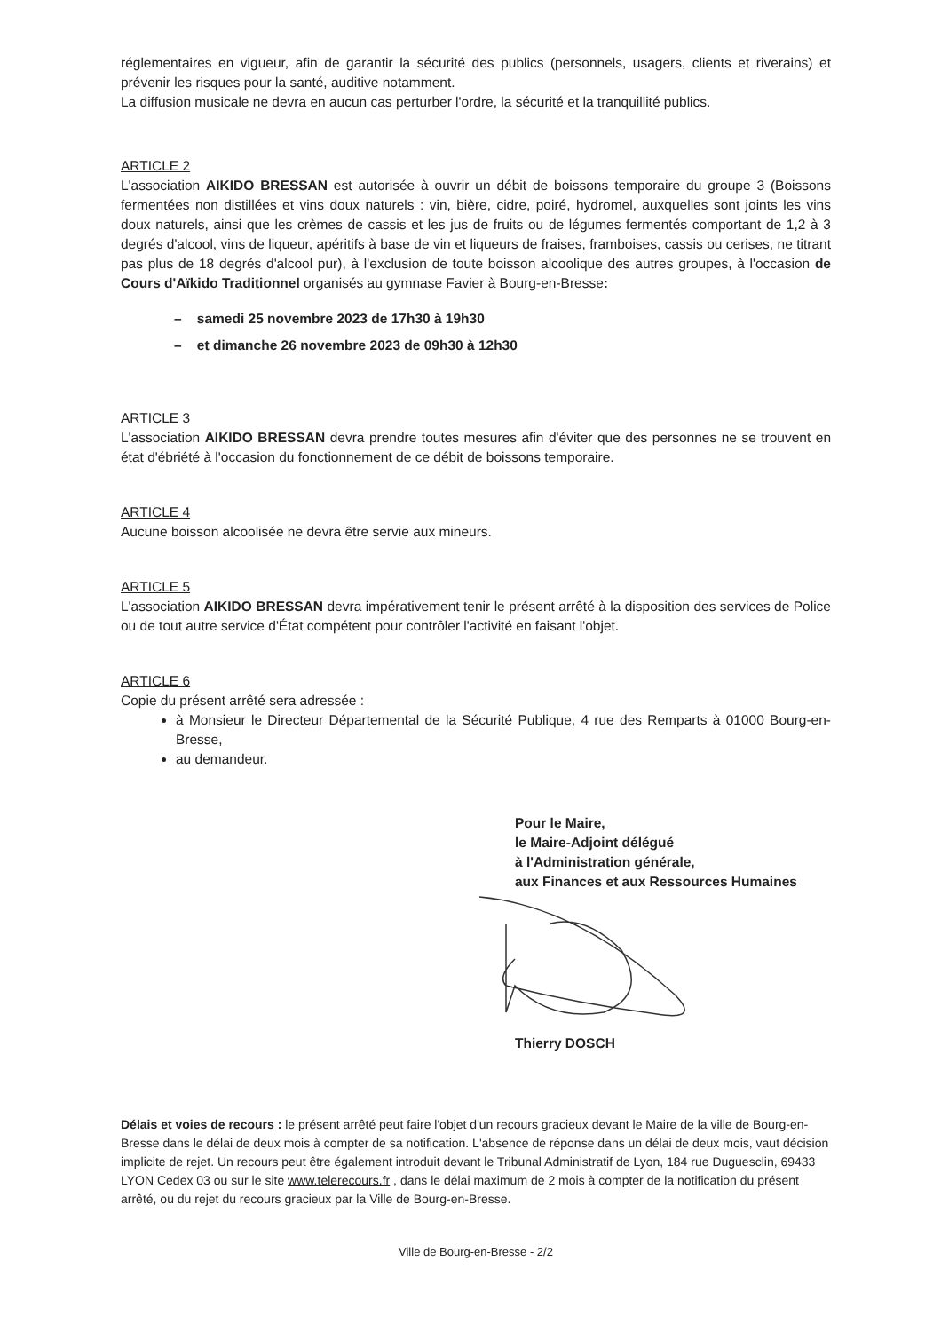réglementaires en vigueur, afin de garantir la sécurité des publics (personnels, usagers, clients et riverains) et prévenir les risques pour la santé, auditive notamment.
La diffusion musicale ne devra en aucun cas perturber l'ordre, la sécurité et la tranquillité publics.
ARTICLE 2
L'association AIKIDO BRESSAN est autorisée à ouvrir un débit de boissons temporaire du groupe 3 (Boissons fermentées non distillées et vins doux naturels : vin, bière, cidre, poiré, hydromel, auxquelles sont joints les vins doux naturels, ainsi que les crèmes de cassis et les jus de fruits ou de légumes fermentés comportant de 1,2 à 3 degrés d'alcool, vins de liqueur, apéritifs à base de vin et liqueurs de fraises, framboises, cassis ou cerises, ne titrant pas plus de 18 degrés d'alcool pur), à l'exclusion de toute boisson alcoolique des autres groupes, à l'occasion de Cours d'Aïkido Traditionnel organisés au gymnase Favier à Bourg-en-Bresse:
– samedi 25 novembre 2023 de 17h30 à 19h30
– et dimanche 26 novembre 2023 de 09h30 à 12h30
ARTICLE 3
L'association AIKIDO BRESSAN devra prendre toutes mesures afin d'éviter que des personnes ne se trouvent en état d'ébriété à l'occasion du fonctionnement de ce débit de boissons temporaire.
ARTICLE 4
Aucune boisson alcoolisée ne devra être servie aux mineurs.
ARTICLE 5
L'association AIKIDO BRESSAN devra impérativement tenir le présent arrêté à la disposition des services de Police ou de tout autre service d'État compétent pour contrôler l'activité en faisant l'objet.
ARTICLE 6
Copie du présent arrêté sera adressée :
à Monsieur le Directeur Départemental de la Sécurité Publique, 4 rue des Remparts à 01000 Bourg-en-Bresse,
au demandeur.
Pour le Maire,
le Maire-Adjoint délégué
à l'Administration générale,
aux Finances et aux Ressources Humaines
Thierry DOSCH
Délais et voies de recours : le présent arrêté peut faire l'objet d'un recours gracieux devant le Maire de la ville de Bourg-en-Bresse dans le délai de deux mois à compter de sa notification. L'absence de réponse dans un délai de deux mois, vaut décision implicite de rejet. Un recours peut être également introduit devant le Tribunal Administratif de Lyon, 184 rue Duguesclin, 69433 LYON Cedex 03 ou sur le site www.telerecours.fr , dans le délai maximum de 2 mois à compter de la notification du présent arrêté, ou du rejet du recours gracieux par la Ville de Bourg-en-Bresse.
Ville de Bourg-en-Bresse - 2/2